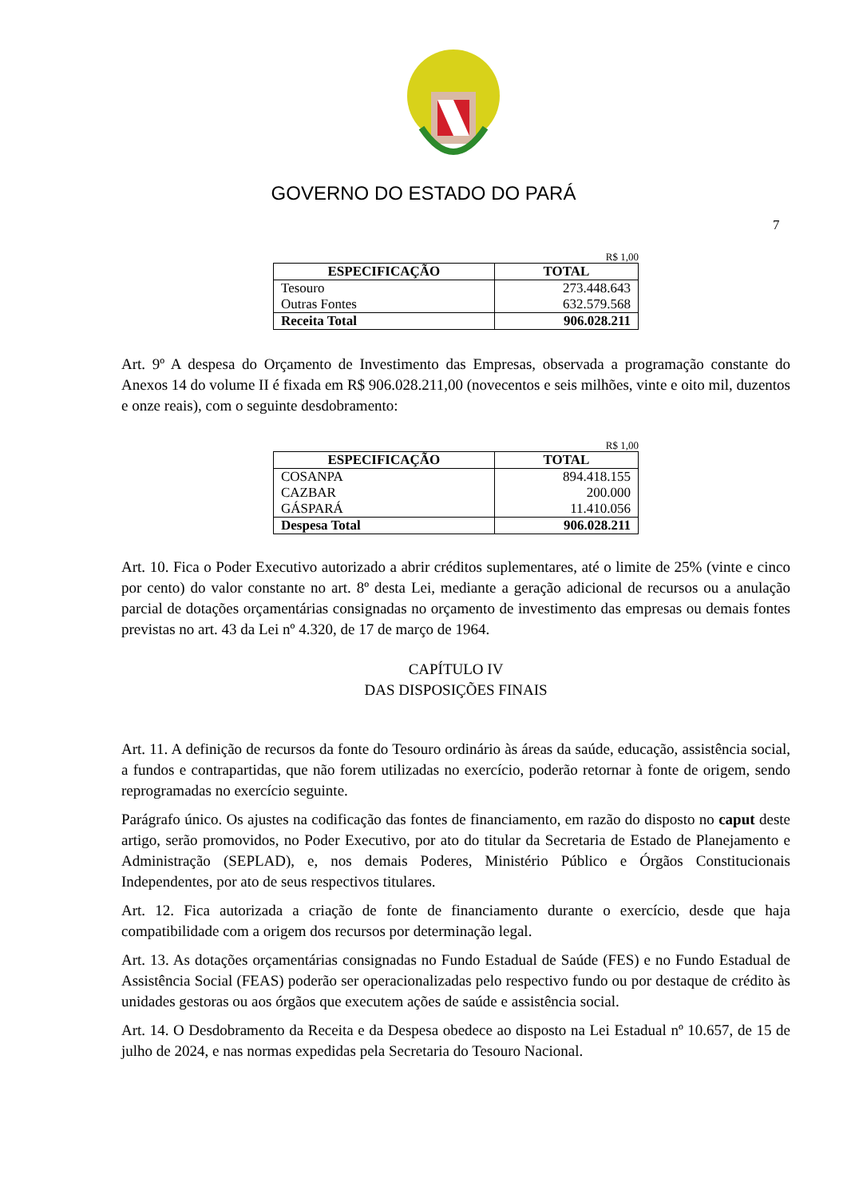GOVERNO DO ESTADO DO PARÁ
7
R$ 1,00
| ESPECIFICAÇÃO | TOTAL |
| --- | --- |
| Tesouro | 273.448.643 |
| Outras Fontes | 632.579.568 |
| Receita Total | 906.028.211 |
Art. 9º A despesa do Orçamento de Investimento das Empresas, observada a programação constante do Anexos 14 do volume II é fixada em R$ 906.028.211,00 (novecentos e seis milhões, vinte e oito mil, duzentos e onze reais), com o seguinte desdobramento:
R$ 1,00
| ESPECIFICAÇÃO | TOTAL |
| --- | --- |
| COSANPA | 894.418.155 |
| CAZBAR | 200.000 |
| GÁSPARÁ | 11.410.056 |
| Despesa Total | 906.028.211 |
Art. 10. Fica o Poder Executivo autorizado a abrir créditos suplementares, até o limite de 25% (vinte e cinco por cento) do valor constante no art. 8º desta Lei, mediante a geração adicional de recursos ou a anulação parcial de dotações orçamentárias consignadas no orçamento de investimento das empresas ou demais fontes previstas no art. 43 da Lei nº 4.320, de 17 de março de 1964.
CAPÍTULO IV
DAS DISPOSIÇÕES FINAIS
Art. 11. A definição de recursos da fonte do Tesouro ordinário às áreas da saúde, educação, assistência social, a fundos e contrapartidas, que não forem utilizadas no exercício, poderão retornar à fonte de origem, sendo reprogramadas no exercício seguinte.
Parágrafo único. Os ajustes na codificação das fontes de financiamento, em razão do disposto no caput deste artigo, serão promovidos, no Poder Executivo, por ato do titular da Secretaria de Estado de Planejamento e Administração (SEPLAD), e, nos demais Poderes, Ministério Público e Órgãos Constitucionais Independentes, por ato de seus respectivos titulares.
Art. 12. Fica autorizada a criação de fonte de financiamento durante o exercício, desde que haja compatibilidade com a origem dos recursos por determinação legal.
Art. 13. As dotações orçamentárias consignadas no Fundo Estadual de Saúde (FES) e no Fundo Estadual de Assistência Social (FEAS) poderão ser operacionalizadas pelo respectivo fundo ou por destaque de crédito às unidades gestoras ou aos órgãos que executem ações de saúde e assistência social.
Art. 14. O Desdobramento da Receita e da Despesa obedece ao disposto na Lei Estadual nº 10.657, de 15 de julho de 2024, e nas normas expedidas pela Secretaria do Tesouro Nacional.